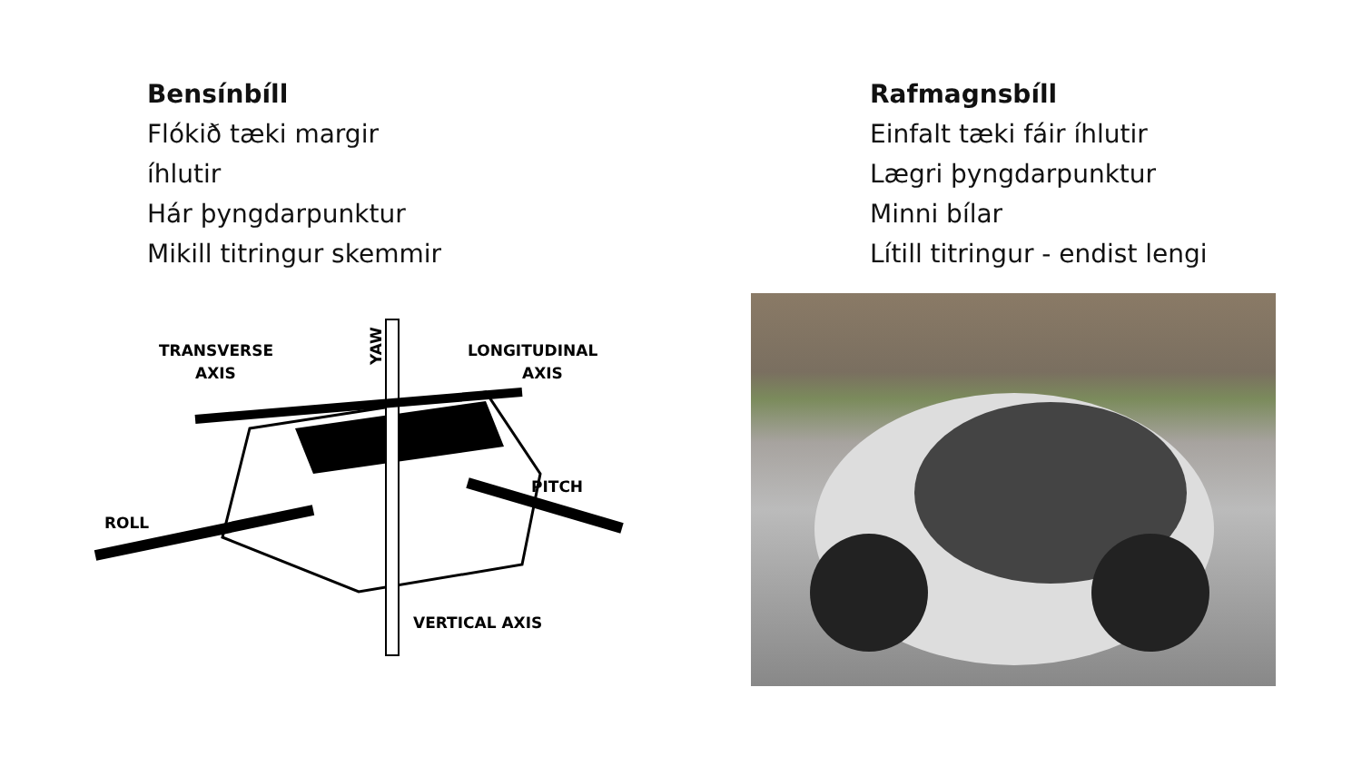Bensínbíll
Flókið tæki margir íhlutir
Hár þyngdarpunktur
Mikill titringur skemmir
TRANSVERSE
AXIS
YAW
LONGITUDINAL
AXIS
PITCH
ROLL
VERTICAL AXIS
Rafmagnsbíll
Einfalt tæki fáir íhlutir
Lægri þyngdarpunktur
Minni bílar
Lítill titringur - endist lengi